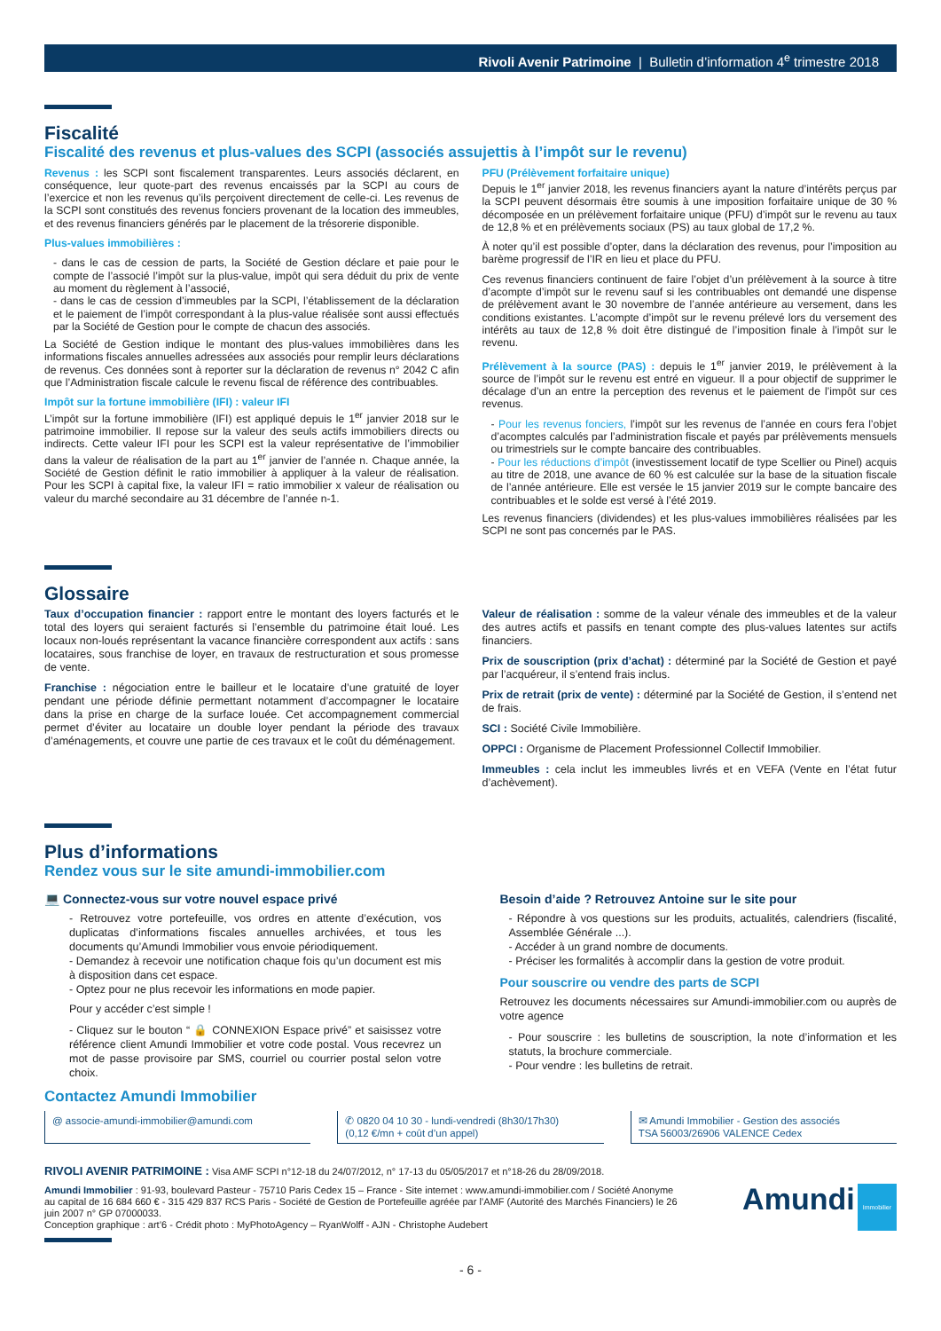Rivoli Avenir Patrimoine | Bulletin d’information 4<sup>e</sup> trimestre 2018
Fiscalité
Fiscalité des revenus et plus-values des SCPI (associés assujettis à l’impôt sur le revenu)
Revenus : les SCPI sont fiscalement transparentes. Leurs associés déclarent, en conséquence, leur quote-part des revenus encaissés par la SCPI au cours de l’exercice et non les revenus qu’ils perçoivent directement de celle-ci. Les revenus de la SCPI sont constitués des revenus fonciers provenant de la location des immeubles, et des revenus financiers générés par le placement de la trésorerie disponible.
Plus-values immobilières :
- dans le cas de cession de parts, la Société de Gestion déclare et paie pour le compte de l’associé l’impôt sur la plus-value, impôt qui sera déduit du prix de vente au moment du règlement à l’associé,
- dans le cas de cession d’immeubles par la SCPI, l’établissement de la déclaration et le paiement de l’impôt correspondant à la plus-value réalisée sont aussi effectués par la Société de Gestion pour le compte de chacun des associés.
La Société de Gestion indique le montant des plus-values immobilières dans les informations fiscales annuelles adressées aux associés pour remplir leurs déclarations de revenus. Ces données sont à reporter sur la déclaration de revenus n° 2042 C afin que l’Administration fiscale calcule le revenu fiscal de référence des contribuables.
Impôt sur la fortune immobilière (IFI) : valeur IFI
L’impôt sur la fortune immobilière (IFI) est appliqué depuis le 1<sup>er</sup> janvier 2018 sur le patrimoine immobilier. Il repose sur la valeur des seuls actifs immobiliers directs ou indirects. Cette valeur IFI pour les SCPI est la valeur représentative de l’immobilier dans la valeur de réalisation de la part au 1<sup>er</sup> janvier de l’année n. Chaque année, la Société de Gestion définit le ratio immobilier à appliquer à la valeur de réalisation. Pour les SCPI à capital fixe, la valeur IFI = ratio immobilier x valeur de réalisation ou valeur du marché secondaire au 31 décembre de l’année n-1.
PFU (Prélèvement forfaitaire unique)
Depuis le 1<sup>er</sup> janvier 2018, les revenus financiers ayant la nature d’intérêts perçus par la SCPI peuvent désormais être soumis à une imposition forfaitaire unique de 30 % décomposée en un prélèvement forfaitaire unique (PFU) d’impôt sur le revenu au taux de 12,8 % et en prélèvements sociaux (PS) au taux global de 17,2 %.
À noter qu’il est possible d’opter, dans la déclaration des revenus, pour l’imposition au barème progressif de l’IR en lieu et place du PFU.
Ces revenus financiers continuent de faire l’objet d’un prélèvement à la source à titre d’acompte d’impôt sur le revenu sauf si les contribuables ont demandé une dispense de prélèvement avant le 30 novembre de l’année antérieure au versement, dans les conditions existantes. L’acompte d’impôt sur le revenu prélevé lors du versement des intérêts au taux de 12,8 % doit être distingué de l’imposition finale à l’impôt sur le revenu.
Prélèvement à la source (PAS) : depuis le 1<sup>er</sup> janvier 2019, le prélèvement à la source de l’impôt sur le revenu est entré en vigueur. Il a pour objectif de supprimer le décalage d’un an entre la perception des revenus et le paiement de l’impôt sur ces revenus.
- Pour les revenus fonciers, l’impôt sur les revenus de l’année en cours fera l’objet d’acomptes calculés par l’administration fiscale et payés par prélèvements mensuels ou trimestriels sur le compte bancaire des contribuables.
- Pour les réductions d’impôt (investissement locatif de type Scellier ou Pinel) acquis au titre de 2018, une avance de 60 % est calculée sur la base de la situation fiscale de l’année antérieure. Elle est versée le 15 janvier 2019 sur le compte bancaire des contribuables et le solde est versé à l’été 2019.
Les revenus financiers (dividendes) et les plus-values immobilières réalisées par les SCPI ne sont pas concernés par le PAS.
Glossaire
Taux d’occupation financier : rapport entre le montant des loyers facturés et le total des loyers qui seraient facturés si l’ensemble du patrimoine était loué. Les locaux non-loués représentant la vacance financière correspondent aux actifs : sans locataires, sous franchise de loyer, en travaux de restructuration et sous promesse de vente.
Franchise : négociation entre le bailleur et le locataire d’une gratuité de loyer pendant une période définie permettant notamment d’accompagner le locataire dans la prise en charge de la surface louée. Cet accompagnement commercial permet d’éviter au locataire un double loyer pendant la période des travaux d’aménagements, et couvre une partie de ces travaux et le coût du déménagement.
Valeur de réalisation : somme de la valeur vénale des immeubles et de la valeur des autres actifs et passifs en tenant compte des plus-values latentes sur actifs financiers.
Prix de souscription (prix d’achat) : déterminé par la Société de Gestion et payé par l’acquéreur, il s’entend frais inclus.
Prix de retrait (prix de vente) : déterminé par la Société de Gestion, il s’entend net de frais.
SCI : Société Civile Immobilière.
OPPCI : Organisme de Placement Professionnel Collectif Immobilier.
Immeubles : cela inclut les immeubles livrés et en VEFA (Vente en l’état futur d’achèvement).
Plus d’informations
Rendez vous sur le site amundi-immobilier.com
💻 Connectez-vous sur votre nouvel espace privé
- Retrouvez votre portefeuille, vos ordres en attente d’exécution, vos duplicatas d’informations fiscales annuelles archivées, et tous les documents qu’Amundi Immobilier vous envoie périodiquement.
- Demandez à recevoir une notification chaque fois qu’un document est mis à disposition dans cet espace.
- Optez pour ne plus recevoir les informations en mode papier.
Pour y accéder c’est simple !
- Cliquez sur le bouton “ 🔒 CONNEXION Espace privé” et saisissez votre référence client Amundi Immobilier et votre code postal. Vous recevrez un mot de passe provisoire par SMS, courriel ou courrier postal selon votre choix.
Besoin d’aide ? Retrouvez Antoine sur le site pour
- Répondre à vos questions sur les produits, actualités, calendriers (fiscalité, Assemblée Générale ...).
- Accéder à un grand nombre de documents.
- Préciser les formalités à accomplir dans la gestion de votre produit.
Pour souscrire ou vendre des parts de SCPI
Retrouvez les documents nécessaires sur Amundi-immobilier.com ou auprès de votre agence
- Pour souscrire : les bulletins de souscription, la note d’information et les statuts, la brochure commerciale.
- Pour vendre : les bulletins de retrait.
Contactez Amundi Immobilier
@ associe-amundi-immobilier@amundi.com
✆ 0820 04 10 30 - lundi-vendredi (8h30/17h30)
(0,12 €/mn + coût d’un appel)
✉ Amundi Immobilier - Gestion des associés
TSA 56003/26906 VALENCE Cedex
RIVOLI AVENIR PATRIMOINE : Visa AMF SCPI n°12-18 du 24/07/2012, n° 17-13 du 05/05/2017 et n°18-26 du 28/09/2018.
Amundi Immobilier : 91-93, boulevard Pasteur - 75710 Paris Cedex 15 – France - Site internet : www.amundi-immobilier.com / Société Anonyme au capital de 16 684 660 € - 315 429 837 RCS Paris - Société de Gestion de Portefeuille agréée par l’AMF (Autorité des Marchés Financiers) le 26 juin 2007 n° GP 07000033.
Conception graphique : art’6 - Crédit photo : MyPhotoAgency – RyanWolff - AJN - Christophe Audebert
Amundi Immobilier
- 6 -